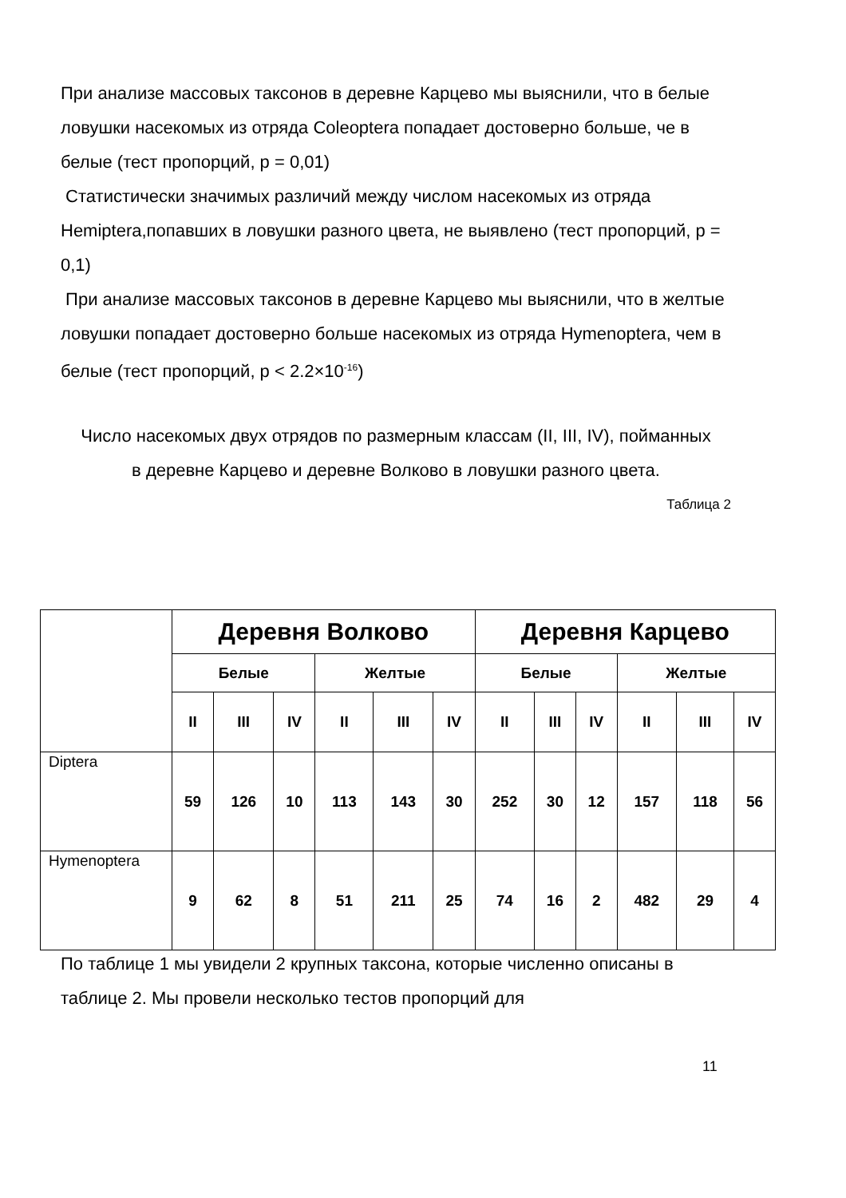При анализе массовых таксонов в деревне Карцево мы выяснили, что в белые ловушки насекомых из отряда Coleoptera попадает достоверно больше, че в белые (тест пропорций, p = 0,01)
Статистически значимых различий между числом насекомых из отряда Hemiptera,попавших в ловушки разного цвета, не выявлено (тест пропорций, p = 0,1)
При анализе массовых таксонов в деревне Карцево мы выяснили, что в желтые ловушки попадает достоверно больше насекомых из отряда Hymenoptera, чем в белые (тест пропорций, p < 2.2×10<sup>-16</sup>)
Число насекомых двух отрядов по размерным классам (II, III, IV), пойманных
в деревне Карцево и деревне Волково в ловушки разного цвета.
Таблица 2
| | Деревня Волково | | | | | | Деревня Карцево | | | | | |
| | Белые | | | Желтые | | | Белые | | | Желтые | | |
| | II | III | IV | II | III | IV | II | III | IV | II | III | IV |
| Diptera | 59 | 126 | 10 | 113 | 143 | 30 | 252 | 30 | 12 | 157 | 118 | 56 |
| Hymenoptera | 9 | 62 | 8 | 51 | 211 | 25 | 74 | 16 | 2 | 482 | 29 | 4 |
По таблице 1 мы увидели 2 крупных таксона, которые численно описаны в таблице 2. Мы провели несколько тестов пропорций для
11